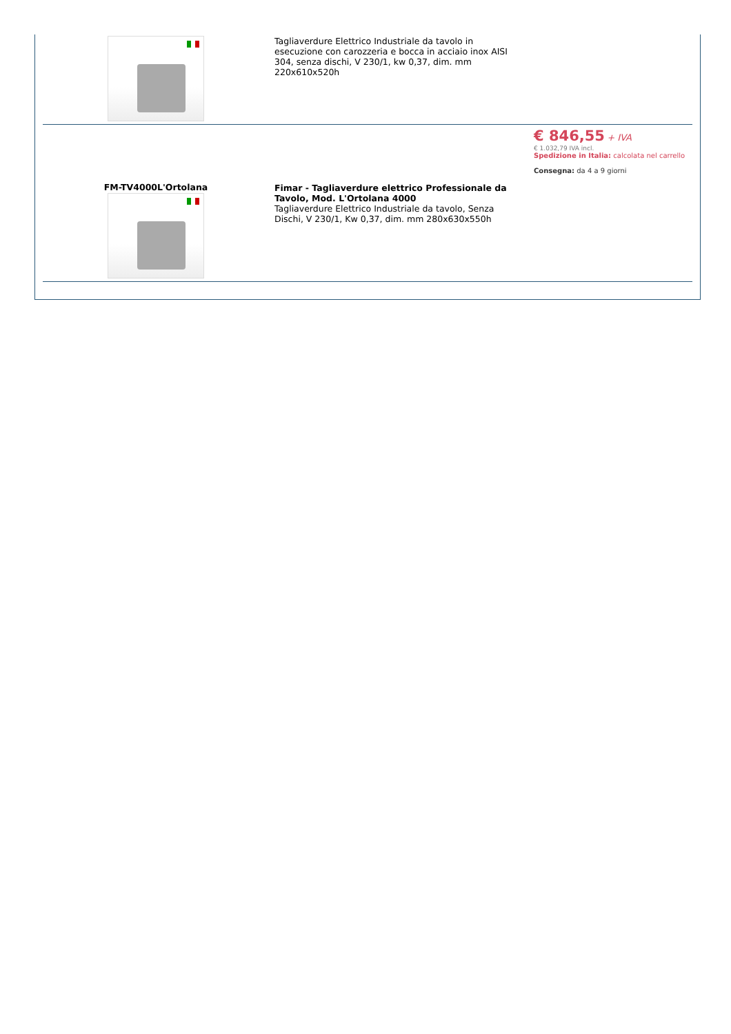| | Tagliaverdure Elettrico Industriale da tavolo in esecuzione con carozzeria e bocca in acciaio inox AISI 304, senza dischi, V 230/1, kw 0,37, dim. mm 220x610x520h | |
| FM-TV4000L'Ortolana | Fimar - Tagliaverdure elettrico Professionale da Tavolo, Mod. L'Ortolana 4000 Tagliaverdure Elettrico Industriale da tavolo, Senza Dischi, V 230/1, Kw 0,37, dim. mm 280x630x550h | € 846,55 + IVA € 1.032,79 IVA incl. Spedizione in Italia: calcolata nel carrello Consegna: da 4 a 9 giorni |